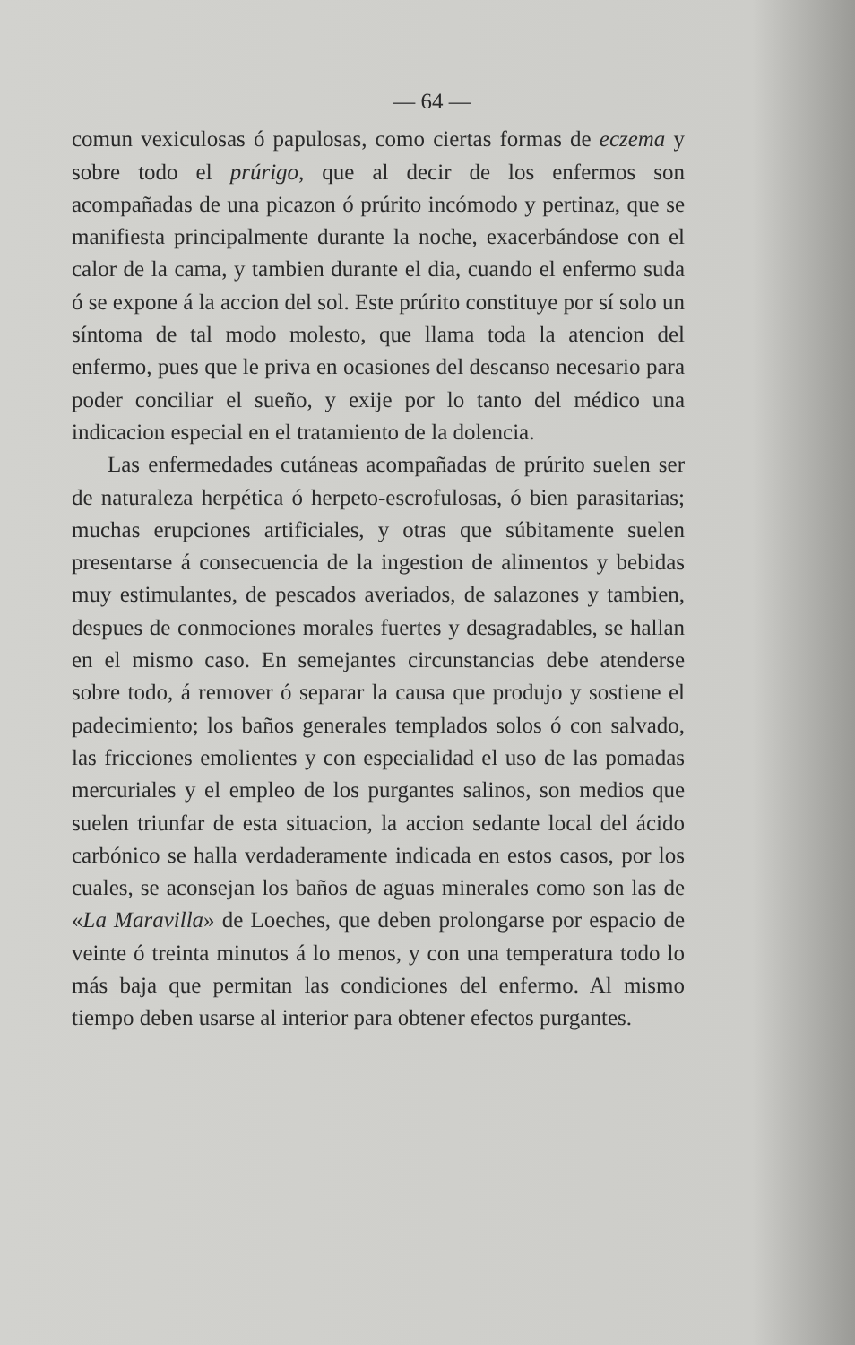— 64 —
comun vexiculosas ó papulosas, como ciertas formas de eczema y sobre todo el prúrigo, que al decir de los enfermos son acompañadas de una picazon ó prúrito incómodo y pertinaz, que se manifiesta principalmente durante la noche, exacerbándose con el calor de la cama, y tambien durante el dia, cuando el enfermo suda ó se expone á la accion del sol. Este prúrito constituye por sí solo un síntoma de tal modo molesto, que llama toda la atencion del enfermo, pues que le priva en ocasiones del descanso necesario para poder conciliar el sueño, y exije por lo tanto del médico una indicacion especial en el tratamiento de la dolencia.
Las enfermedades cutáneas acompañadas de prúrito suelen ser de naturaleza herpética ó herpeto-escrofulosas, ó bien parasitarias; muchas erupciones artificiales, y otras que súbitamente suelen presentarse á consecuencia de la ingestion de alimentos y bebidas muy estimulantes, de pescados averiados, de salazones y tambien, despues de conmociones morales fuertes y desagradables, se hallan en el mismo caso. En semejantes circunstancias debe atenderse sobre todo, á remover ó separar la causa que produjo y sostiene el padecimiento; los baños generales templados solos ó con salvado, las fricciones emolientes y con especialidad el uso de las pomadas mercuriales y el empleo de los purgantes salinos, son medios que suelen triunfar de esta situacion, la accion sedante local del ácido carbónico se halla verdaderamente indicada en estos casos, por los cuales, se aconsejan los baños de aguas minerales como son las de «La Maravilla» de Loeches, que deben prolongarse por espacio de veinte ó treinta minutos á lo menos, y con una temperatura todo lo más baja que permitan las condiciones del enfermo. Al mismo tiempo deben usarse al interior para obtener efectos purgantes.